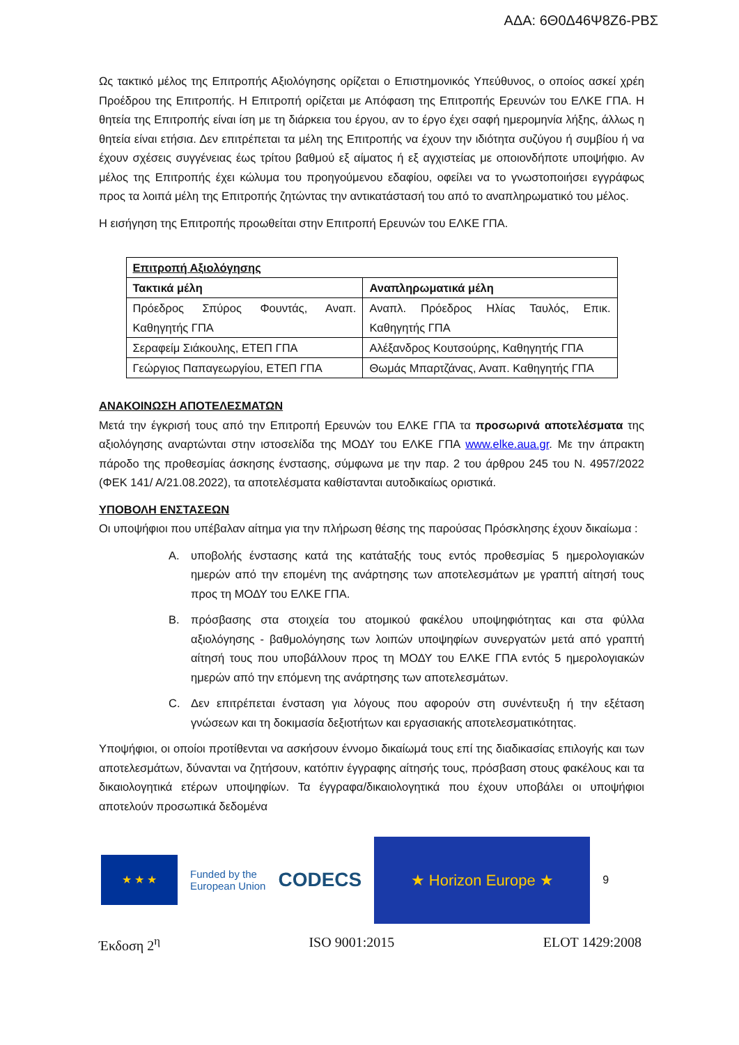ΑΔΑ: 6Θ0Δ46Ψ8Ζ6-ΡΒΣ
Ως τακτικό μέλος της Επιτροπής Αξιολόγησης ορίζεται ο Επιστημονικός Υπεύθυνος, ο οποίος ασκεί χρέη Προέδρου της Επιτροπής. Η Επιτροπή ορίζεται με Απόφαση της Επιτροπής Ερευνών του ΕΛΚΕ ΓΠΑ. Η θητεία της Επιτροπής είναι ίση με τη διάρκεια του έργου, αν το έργο έχει σαφή ημερομηνία λήξης, άλλως η θητεία είναι ετήσια. Δεν επιτρέπεται τα μέλη της Επιτροπής να έχουν την ιδιότητα συζύγου ή συμβίου ή να έχουν σχέσεις συγγένειας έως τρίτου βαθμού εξ αίματος ή εξ αγχιστείας με οποιονδήποτε υποψήφιο. Αν μέλος της Επιτροπής έχει κώλυμα του προηγούμενου εδαφίου, οφείλει να το γνωστοποιήσει εγγράφως προς τα λοιπά μέλη της Επιτροπής ζητώντας την αντικατάστασή του από το αναπληρωματικό του μέλος.
Η εισήγηση της Επιτροπής προωθείται στην Επιτροπή Ερευνών του ΕΛΚΕ ΓΠΑ.
| Επιτροπή Αξιολόγησης | |
| --- | --- |
| Τακτικά μέλη | Αναπληρωματικά μέλη |
| Πρόεδρος Σπύρος Φουντάς, Αναπ. Καθηγητής ΓΠΑ | Αναπλ. Πρόεδρος Ηλίας Ταυλός, Επικ. Καθηγητής ΓΠΑ |
| Σεραφείμ Σιάκουλης, ΕΤΕΠ ΓΠΑ | Αλέξανδρος Κουτσούρης, Καθηγητής ΓΠΑ |
| Γεώργιος Παπαγεωργίου, ΕΤΕΠ ΓΠΑ | Θωμάς Μπαρτζάνας, Αναπ. Καθηγητής ΓΠΑ |
ΑΝΑΚΟΙΝΩΣΗ ΑΠΟΤΕΛΕΣΜΑΤΩΝ
Μετά την έγκρισή τους από την Επιτροπή Ερευνών του ΕΛΚΕ ΓΠΑ τα προσωρινά αποτελέσματα της αξιολόγησης αναρτώνται στην ιστοσελίδα της ΜΟΔΥ του ΕΛΚΕ ΓΠΑ www.elke.aua.gr. Με την άπρακτη πάροδο της προθεσμίας άσκησης ένστασης, σύμφωνα με την παρ. 2 του άρθρου 245 του Ν. 4957/2022 (ΦΕΚ 141/ Α/21.08.2022), τα αποτελέσματα καθίστανται αυτοδικαίως οριστικά.
ΥΠΟΒΟΛΗ ΕΝΣΤΑΣΕΩΝ
Οι υποψήφιοι που υπέβαλαν αίτημα για την πλήρωση θέσης της παρούσας Πρόσκλησης έχουν δικαίωμα :
A. υποβολής ένστασης κατά της κατάταξής τους εντός προθεσμίας 5 ημερολογιακών ημερών από την επομένη της ανάρτησης των αποτελεσμάτων με γραπτή αίτησή τους προς τη ΜΟΔΥ του ΕΛΚΕ ΓΠΑ.
B. πρόσβασης στα στοιχεία του ατομικού φακέλου υποψηφιότητας και στα φύλλα αξιολόγησης - βαθμολόγησης των λοιπών υποψηφίων συνεργατών μετά από γραπτή αίτησή τους που υποβάλλουν προς τη ΜΟΔΥ του ΕΛΚΕ ΓΠΑ εντός 5 ημερολογιακών ημερών από την επόμενη της ανάρτησης των αποτελεσμάτων.
C. Δεν επιτρέπεται ένσταση για λόγους που αφορούν στη συνέντευξη ή την εξέταση γνώσεων και τη δοκιμασία δεξιοτήτων και εργασιακής αποτελεσματικότητας.
Υποψήφιοι, οι οποίοι προτίθενται να ασκήσουν έννομο δικαίωμά τους επί της διαδικασίας επιλογής και των αποτελεσμάτων, δύνανται να ζητήσουν, κατόπιν έγγραφης αίτησής τους, πρόσβαση στους φακέλους και τα δικαιολογητικά ετέρων υποψηφίων. Τα έγγραφα/δικαιολογητικά που έχουν υποβάλει οι υποψήφιοι αποτελούν προσωπικά δεδομένα
★ ★ ★
Funded by the
European Union
CODECS
★ Horizon Europe ★
9
Έκδοση 2<sup>η</sup> ISO 9001:2015 ELOT 1429:2008